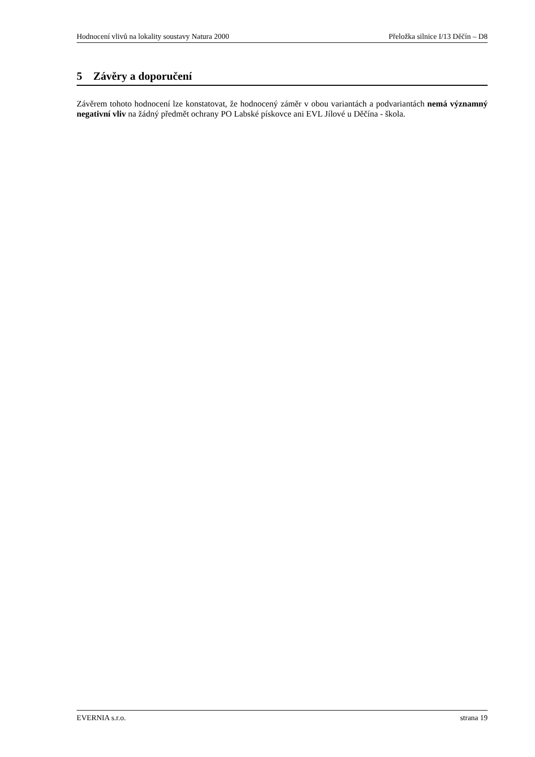Hodnocení vlivů na lokality soustavy Natura 2000 Přeložka silnice I/13 Děčín – D8
5 Závěry a doporučení
Závěrem tohoto hodnocení lze konstatovat, že hodnocený záměr v obou variantách a podvariantách nemá významný negativní vliv na žádný předmět ochrany PO Labské pískovce ani EVL Jílové u Děčína - škola.
EVERNIA s.r.o. strana 19